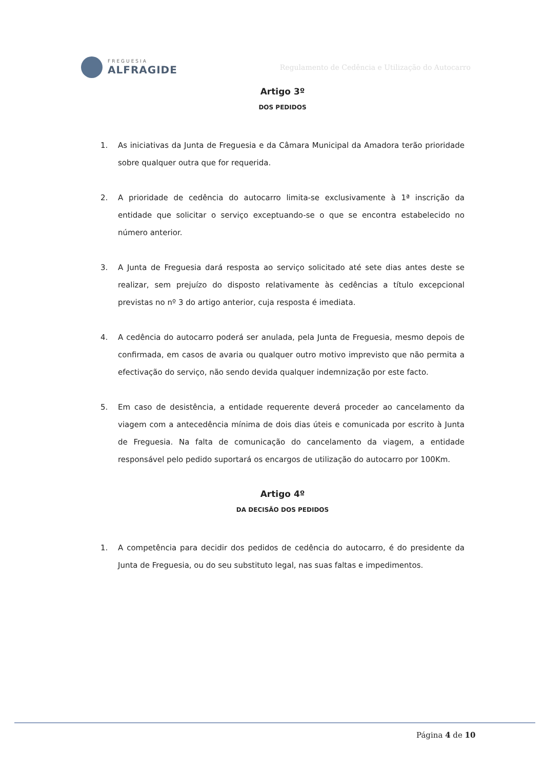FREGUESIA
ALFRAGIDE
Regulamento de Cedência e Utilização do Autocarro
Artigo 3º
DOS PEDIDOS
1. As iniciativas da Junta de Freguesia e da Câmara Municipal da Amadora terão prioridade sobre qualquer outra que for requerida.
2. A prioridade de cedência do autocarro limita-se exclusivamente à 1ª inscrição da entidade que solicitar o serviço exceptuando-se o que se encontra estabelecido no número anterior.
3. A Junta de Freguesia dará resposta ao serviço solicitado até sete dias antes deste se realizar, sem prejuízo do disposto relativamente às cedências a título excepcional previstas no nº 3 do artigo anterior, cuja resposta é imediata.
4. A cedência do autocarro poderá ser anulada, pela Junta de Freguesia, mesmo depois de confirmada, em casos de avaria ou qualquer outro motivo imprevisto que não permita a efectivação do serviço, não sendo devida qualquer indemnização por este facto.
5. Em caso de desistência, a entidade requerente deverá proceder ao cancelamento da viagem com a antecedência mínima de dois dias úteis e comunicada por escrito à Junta de Freguesia. Na falta de comunicação do cancelamento da viagem, a entidade responsável pelo pedido suportará os encargos de utilização do autocarro por 100Km.
Artigo 4º
DA DECISÃO DOS PEDIDOS
1. A competência para decidir dos pedidos de cedência do autocarro, é do presidente da Junta de Freguesia, ou do seu substituto legal, nas suas faltas e impedimentos.
Página 4 de 10